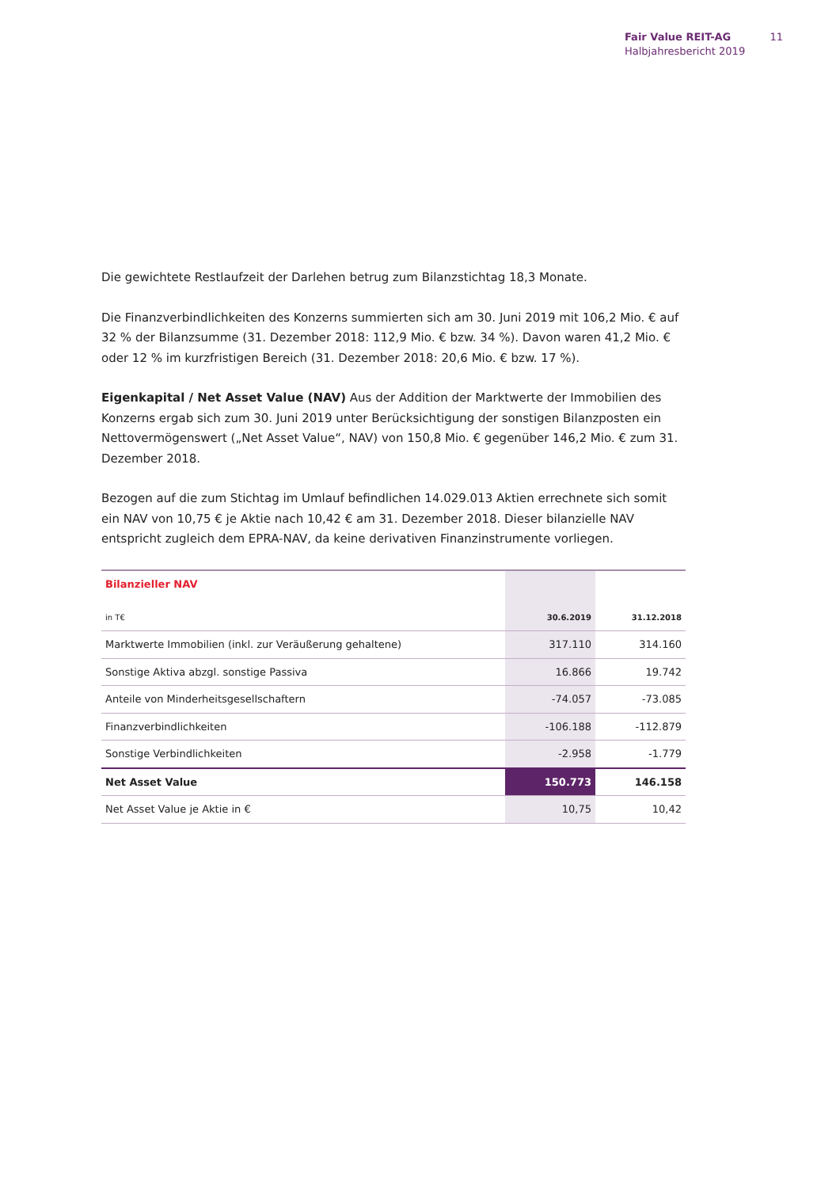Fair Value REIT-AG
Halbjahresbericht 2019
11
Die gewichtete Restlaufzeit der Darlehen betrug zum Bilanzstichtag 18,3 Monate.
Die Finanzverbindlichkeiten des Konzerns summierten sich am 30. Juni 2019 mit 106,2 Mio. € auf 32 % der Bilanzsumme (31. Dezember 2018: 112,9 Mio. € bzw. 34 %). Davon waren 41,2 Mio. € oder 12 % im kurzfristigen Bereich (31. Dezember 2018: 20,6 Mio. € bzw. 17 %).
Eigenkapital / Net Asset Value (NAV) Aus der Addition der Marktwerte der Immobilien des Konzerns ergab sich zum 30. Juni 2019 unter Berücksichtigung der sonstigen Bilanzposten ein Nettovermögenswert („Net Asset Value“, NAV) von 150,8 Mio. € gegenüber 146,2 Mio. € zum 31. Dezember 2018.
Bezogen auf die zum Stichtag im Umlauf befindlichen 14.029.013 Aktien errechnete sich somit ein NAV von 10,75 € je Aktie nach 10,42 € am 31. Dezember 2018. Dieser bilanzielle NAV entspricht zugleich dem EPRA-NAV, da keine derivativen Finanzinstrumente vorliegen.
| Bilanzieller NAV | | |
| in T€ | 30.6.2019 | 31.12.2018 |
| Marktwerte Immobilien (inkl. zur Veräußerung gehaltene) | 317.110 | 314.160 |
| Sonstige Aktiva abzgl. sonstige Passiva | 16.866 | 19.742 |
| Anteile von Minderheitsgesellschaftern | -74.057 | -73.085 |
| Finanzverbindlichkeiten | -106.188 | -112.879 |
| Sonstige Verbindlichkeiten | -2.958 | -1.779 |
| Net Asset Value | 150.773 | 146.158 |
| Net Asset Value je Aktie in € | 10,75 | 10,42 |